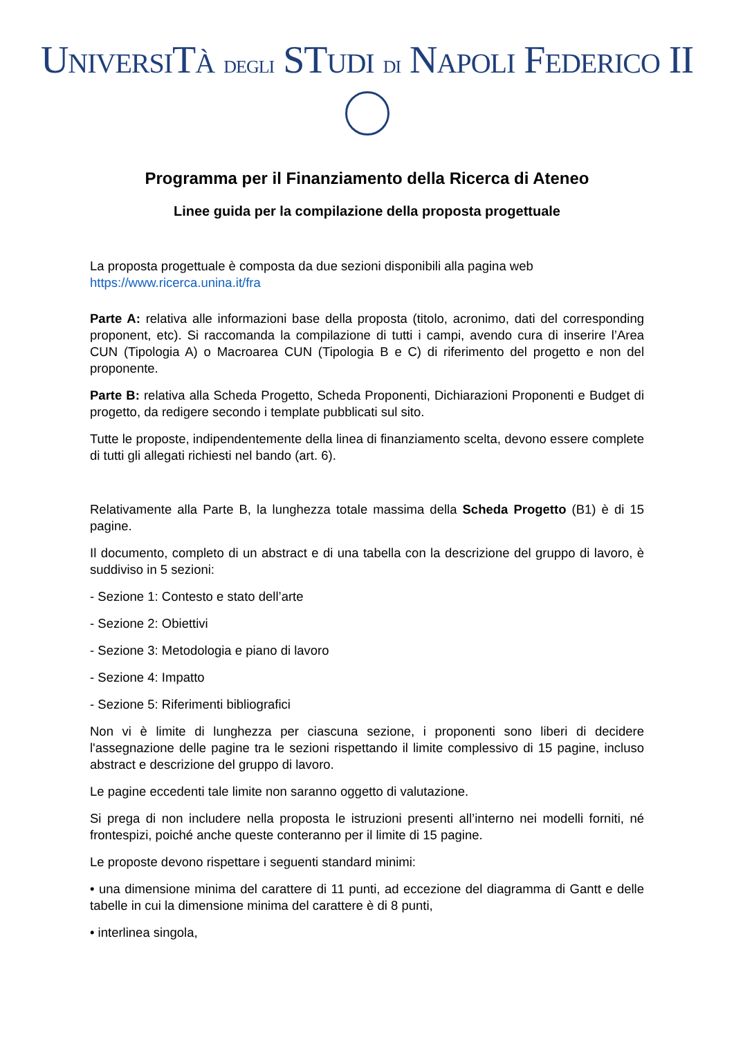UNIVERSITÀ DEGLI STUDI DI NAPOLI FEDERICO II
Programma per il Finanziamento della Ricerca di Ateneo
Linee guida per la compilazione della proposta progettuale
La proposta progettuale è composta da due sezioni disponibili alla pagina web
https://www.ricerca.unina.it/fra
Parte A: relativa alle informazioni base della proposta (titolo, acronimo, dati del corresponding proponent, etc). Si raccomanda la compilazione di tutti i campi, avendo cura di inserire l’Area CUN (Tipologia A) o Macroarea CUN (Tipologia B e C) di riferimento del progetto e non del proponente.
Parte B: relativa alla Scheda Progetto, Scheda Proponenti, Dichiarazioni Proponenti e Budget di progetto, da redigere secondo i template pubblicati sul sito.
Tutte le proposte, indipendentemente della linea di finanziamento scelta, devono essere complete di tutti gli allegati richiesti nel bando (art. 6).
Relativamente alla Parte B, la lunghezza totale massima della Scheda Progetto (B1) è di 15 pagine.
Il documento, completo di un abstract e di una tabella con la descrizione del gruppo di lavoro, è suddiviso in 5 sezioni:
- Sezione 1: Contesto e stato dell’arte
- Sezione 2: Obiettivi
- Sezione 3: Metodologia e piano di lavoro
- Sezione 4: Impatto
- Sezione 5: Riferimenti bibliografici
Non vi è limite di lunghezza per ciascuna sezione, i proponenti sono liberi di decidere l'assegnazione delle pagine tra le sezioni rispettando il limite complessivo di 15 pagine, incluso abstract e descrizione del gruppo di lavoro.
Le pagine eccedenti tale limite non saranno oggetto di valutazione.
Si prega di non includere nella proposta le istruzioni presenti all’interno nei modelli forniti, né frontespizi, poiché anche queste conteranno per il limite di 15 pagine.
Le proposte devono rispettare i seguenti standard minimi:
• una dimensione minima del carattere di 11 punti, ad eccezione del diagramma di Gantt e delle tabelle in cui la dimensione minima del carattere è di 8 punti,
• interlinea singola,